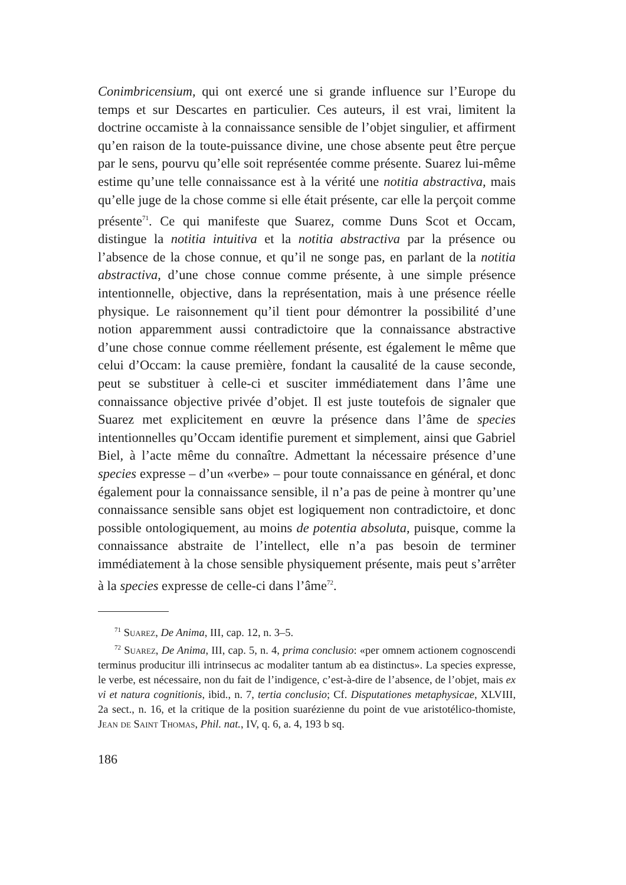Conimbricensium, qui ont exercé une si grande influence sur l’Europe du temps et sur Descartes en particulier. Ces auteurs, il est vrai, limitent la doctrine occamiste à la connaissance sensible de l’objet singulier, et affirment qu’en raison de la toute-puissance divine, une chose absente peut être perçue par le sens, pourvu qu’elle soit représentée comme présente. Suarez lui-même estime qu’une telle connaissance est à la vérité une notitia abstractiva, mais qu’elle juge de la chose comme si elle était présente, car elle la perçoit comme présente<sup>71</sup>. Ce qui manifeste que Suarez, comme Duns Scot et Occam, distingue la notitia intuitiva et la notitia abstractiva par la présence ou l’absence de la chose connue, et qu’il ne songe pas, en parlant de la notitia abstractiva, d’une chose connue comme présente, à une simple présence intentionnelle, objective, dans la représentation, mais à une présence réelle physique. Le raisonnement qu’il tient pour démontrer la possibilité d’une notion apparemment aussi contradictoire que la connaissance abstractive d’une chose connue comme réellement présente, est également le même que celui d’Occam: la cause première, fondant la causalité de la cause seconde, peut se substituer à celle-ci et susciter immédiatement dans l’âme une connaissance objective privée d’objet. Il est juste toutefois de signaler que Suarez met explicitement en œuvre la présence dans l’âme de species intentionnelles qu’Occam identifie purement et simplement, ainsi que Gabriel Biel, à l’acte même du connaître. Admettant la nécessaire présence d’une species expresse – d’un «verbe» – pour toute connaissance en général, et donc également pour la connaissance sensible, il n’a pas de peine à montrer qu’une connaissance sensible sans objet est logiquement non contradictoire, et donc possible ontologiquement, au moins de potentia absoluta, puisque, comme la connaissance abstraite de l’intellect, elle n’a pas besoin de terminer immédiatement à la chose sensible physiquement présente, mais peut s’arrêter à la species expresse de celle-ci dans l’âme<sup>72</sup>.
<sup>71</sup> Suarez, De Anima, III, cap. 12, n. 3–5.
<sup>72</sup> Suarez, De Anima, III, cap. 5, n. 4, prima conclusio: «per omnem actionem cognoscendi terminus producitur illi intrinsecus ac modaliter tantum ab ea distinctus». La species expresse, le verbe, est nécessaire, non du fait de l’indigence, c’est-à-dire de l’absence, de l’objet, mais ex vi et natura cognitionis, ibid., n. 7, tertia conclusio; Cf. Disputationes metaphysicae, XLVIII, 2a sect., n. 16, et la critique de la position suarézienne du point de vue aristotélico-thomiste, Jean de Saint Thomas, Phil. nat., IV, q. 6, a. 4, 193 b sq.
186